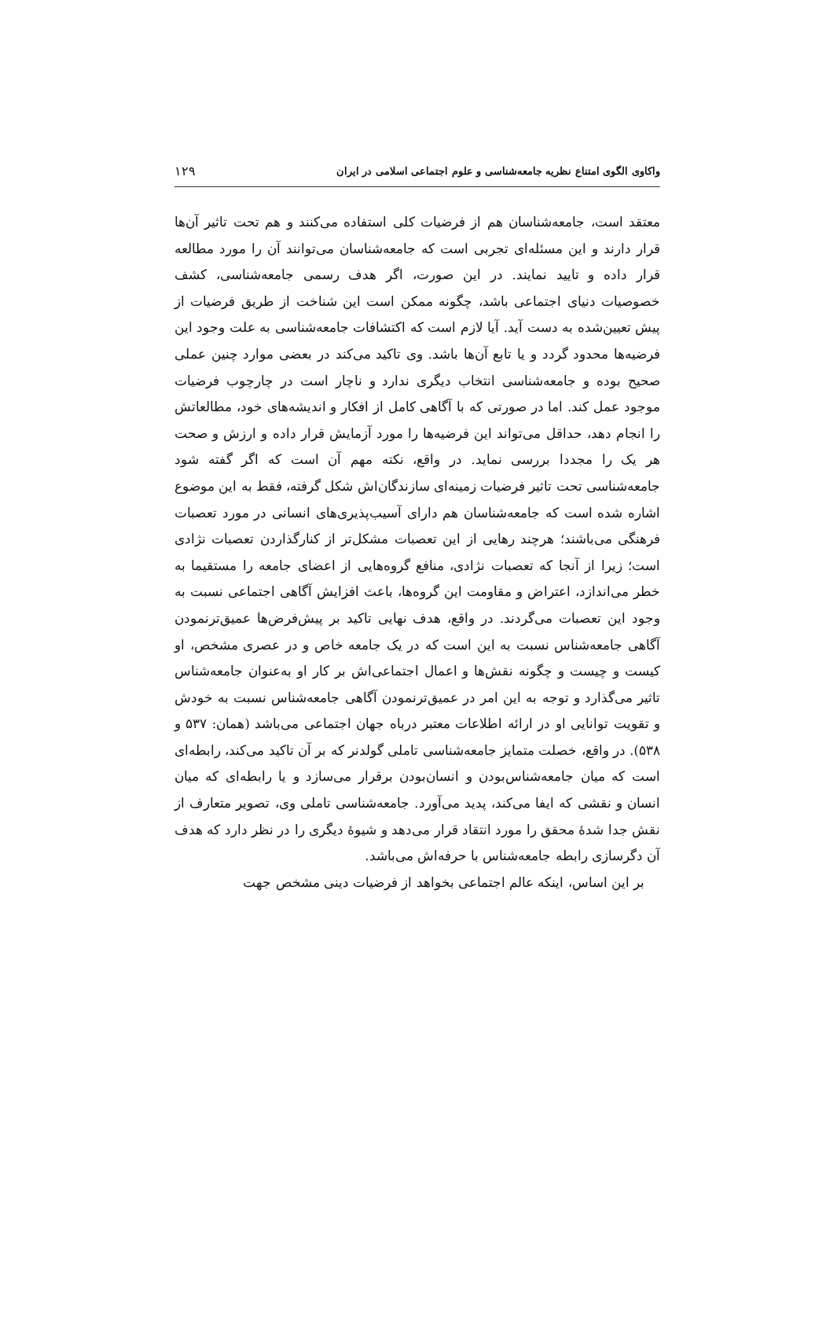واکاوی الگوی امتناع نظریه جامعه‌شناسی و علوم اجتماعی اسلامی در ایران ۱۲۹
معتقد است، جامعه‌شناسان هم از فرضیات کلی استفاده می‌کنند و هم تحت تاثیر آن‌ها قرار دارند و این مسئله‌ای تجربی است که جامعه‌شناسان می‌توانند آن را مورد مطالعه قرار داده و تایید نمایند. در این صورت، اگر هدف رسمی جامعه‌شناسی، کشف خصوصیات دنیای اجتماعی باشد، چگونه ممکن است این شناخت از طریق فرضیات از پیش تعیین‌شده به دست آید. آیا لازم است که اکتشافات جامعه‌شناسی به علت وجود این فرضیه‌ها محدود گردد و یا تابع آن‌ها باشد. وی تاکید می‌کند در بعضی موارد چنین عملی صحیح بوده و جامعه‌شناسی انتخاب دیگری ندارد و ناچار است در چارچوب فرضیات موجود عمل کند. اما در صورتی که با آگاهی کامل از افکار و اندیشه‌های خود، مطالعاتش را انجام دهد، حداقل می‌تواند این فرضیه‌ها را مورد آزمایش قرار داده و ارزش و صحت هر یک را مجددا بررسی نماید. در واقع، نکته مهم آن است که اگر گفته شود جامعه‌شناسی تحت تاثیر فرضیات زمینه‌ای سازندگان‌اش شکل گرفته، فقط به این موضوع اشاره شده است که جامعه‌شناسان هم دارای آسیب‌پذیری‌های انسانی در مورد تعصبات فرهنگی می‌باشند؛ هرچند رهایی از این تعصبات مشکل‌تر از کنارگذاردن تعصبات نژادی است؛ زیرا از آنجا که تعصبات نژادی، منافع گروه‌هایی از اعضای جامعه را مستقیما به خطر می‌اندازد، اعتراض و مقاومت این گروه‌ها، باعث افزایش آگاهی اجتماعی نسبت به وجود این تعصبات می‌گردند. در واقع، هدف نهایی تاکید بر پیش‌فرض‌ها عمیق‌ترنمودن آگاهی جامعه‌شناس نسبت به این است که در یک جامعه خاص و در عصری مشخص، او کیست و چیست و چگونه نقش‌ها و اعمال اجتماعی‌اش بر کار او به‌عنوان جامعه‌شناس تاثیر می‌گذارد و توجه به این امر در عمیق‌ترنمودن آگاهی جامعه‌شناس نسبت به خودش و تقویت توانایی او در ارائه اطلاعات معتبر درباه جهان اجتماعی می‌باشد (همان: ۵۳۷ و ۵۳۸). در واقع، خصلت متمایز جامعه‌شناسی تاملی گولدنر که بر آن تاکید می‌کند، رابطه‌ای است که میان جامعه‌شناس‌بودن و انسان‌بودن برقرار می‌سازد و یا رابطه‌ای که میان انسان و نقشی که ایفا می‌کند، پدید می‌آورد. جامعه‌شناسی تاملی وی، تصویر متعارف از نقش جدا شدهٔ محقق را مورد انتقاد قرار می‌دهد و شیوهٔ دیگری را در نظر دارد که هدف آن دگرسازی رابطه جامعه‌شناس با حرفه‌اش می‌باشد.
بر این اساس، اینکه عالم اجتماعی بخواهد از فرضیات دینی مشخص جهت